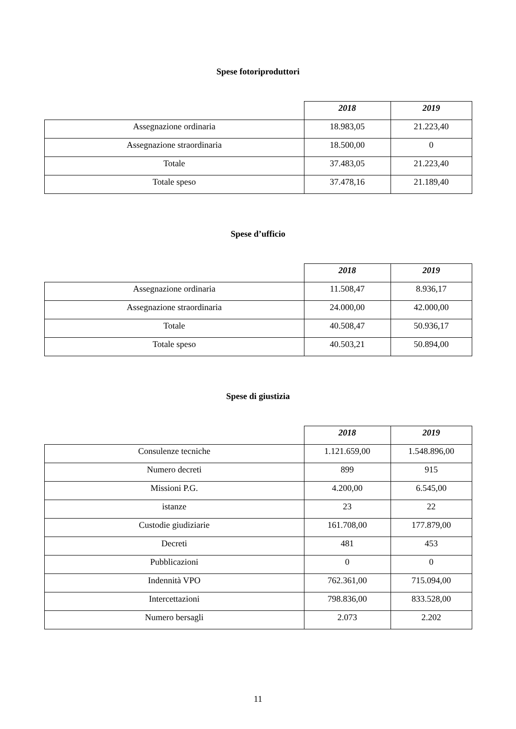Spese fotoriproduttori
| | 2018 | 2019 |
| Assegnazione ordinaria | 18.983,05 | 21.223,40 |
| Assegnazione straordinaria | 18.500,00 | 0 |
| Totale | 37.483,05 | 21.223,40 |
| Totale speso | 37.478,16 | 21.189,40 |
Spese d’ufficio
| | 2018 | 2019 |
| Assegnazione ordinaria | 11.508,47 | 8.936,17 |
| Assegnazione straordinaria | 24.000,00 | 42.000,00 |
| Totale | 40.508,47 | 50.936,17 |
| Totale speso | 40.503,21 | 50.894,00 |
Spese di giustizia
| | 2018 | 2019 |
| Consulenze tecniche | 1.121.659,00 | 1.548.896,00 |
| Numero decreti | 899 | 915 |
| Missioni P.G. | 4.200,00 | 6.545,00 |
| istanze | 23 | 22 |
| Custodie giudiziarie | 161.708,00 | 177.879,00 |
| Decreti | 481 | 453 |
| Pubblicazioni | 0 | 0 |
| Indennità VPO | 762.361,00 | 715.094,00 |
| Intercettazioni | 798.836,00 | 833.528,00 |
| Numero bersagli | 2.073 | 2.202 |
11